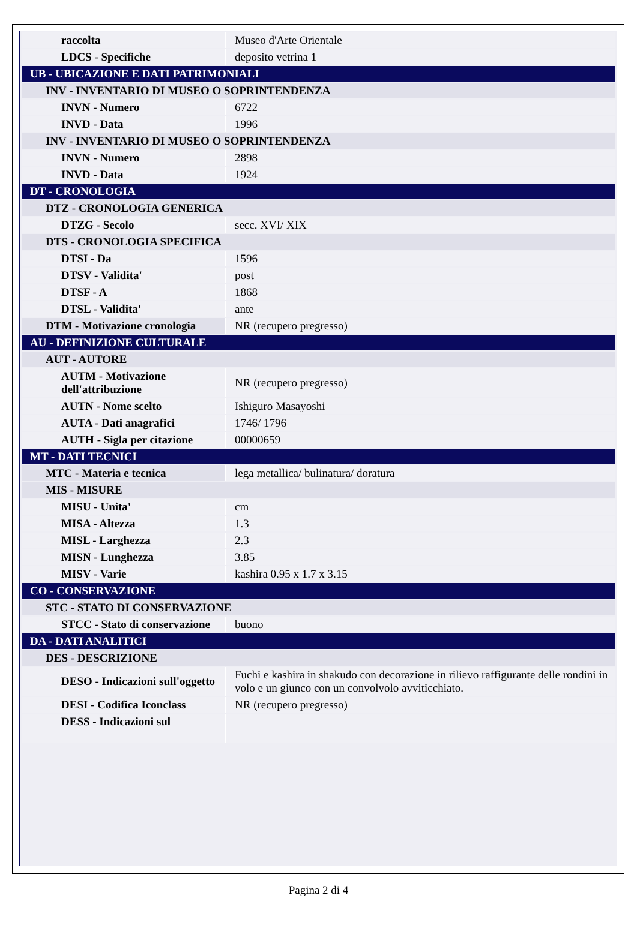| raccolta | Museo d'Arte Orientale |
| LDCS - Specifiche | deposito vetrina 1 |
| UB - UBICAZIONE E DATI PATRIMONIALI | |
| INV - INVENTARIO DI MUSEO O SOPRINTENDENZA | |
| INVN - Numero | 6722 |
| INVD - Data | 1996 |
| INV - INVENTARIO DI MUSEO O SOPRINTENDENZA | |
| INVN - Numero | 2898 |
| INVD - Data | 1924 |
| DT - CRONOLOGIA | |
| DTZ - CRONOLOGIA GENERICA | |
| DTZG - Secolo | secc. XVI/ XIX |
| DTS - CRONOLOGIA SPECIFICA | |
| DTSI - Da | 1596 |
| DTSV - Validita' | post |
| DTSF - A | 1868 |
| DTSL - Validita' | ante |
| DTM - Motivazione cronologia | NR (recupero pregresso) |
| AU - DEFINIZIONE CULTURALE | |
| AUT - AUTORE | |
| AUTM - Motivazione dell'attribuzione | NR (recupero pregresso) |
| AUTN - Nome scelto | Ishiguro Masayoshi |
| AUTA - Dati anagrafici | 1746/ 1796 |
| AUTH - Sigla per citazione | 00000659 |
| MT - DATI TECNICI | |
| MTC - Materia e tecnica | lega metallica/ bulinatura/ doratura |
| MIS - MISURE | |
| MISU - Unita' | cm |
| MISA - Altezza | 1.3 |
| MISL - Larghezza | 2.3 |
| MISN - Lunghezza | 3.85 |
| MISV - Varie | kashira 0.95 x 1.7 x 3.15 |
| CO - CONSERVAZIONE | |
| STC - STATO DI CONSERVAZIONE | |
| STCC - Stato di conservazione | buono |
| DA - DATI ANALITICI | |
| DES - DESCRIZIONE | |
| DESO - Indicazioni sull'oggetto | Fuchi e kashira in shakudo con decorazione in rilievo raffigurante delle rondini in volo e un giunco con un convolvolo avviticchiato. |
| DESI - Codifica Iconclass | NR (recupero pregresso) |
| DESS - Indicazioni sul | |
Pagina 2 di 4